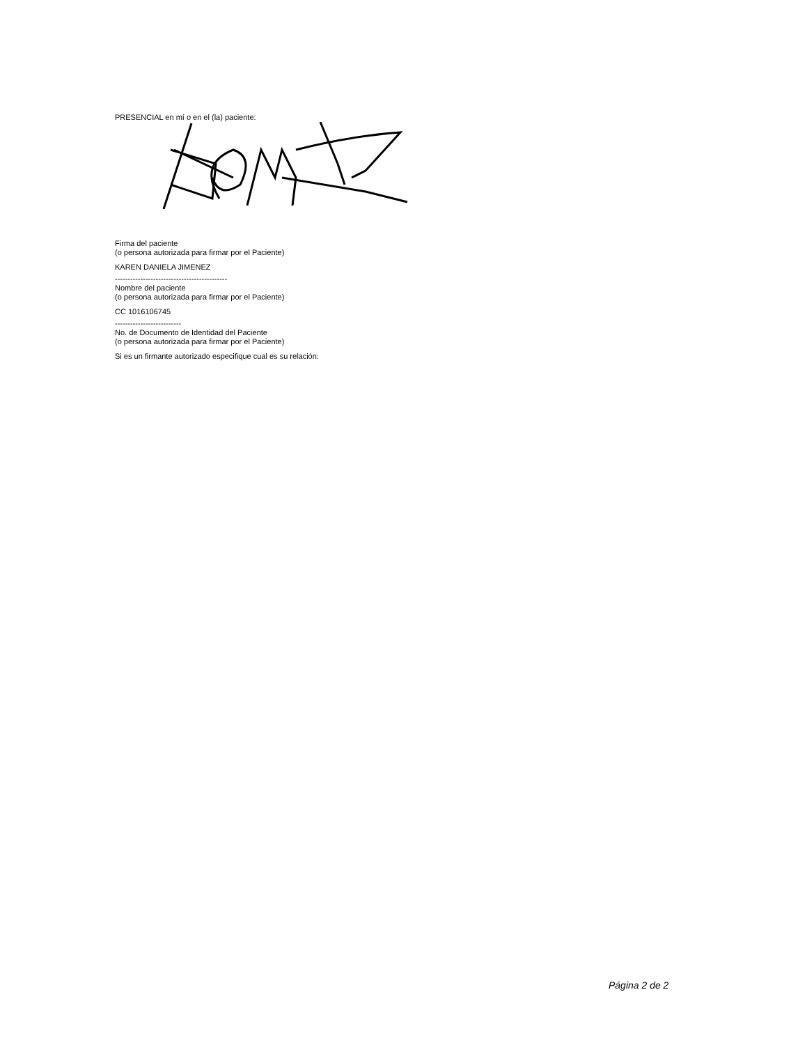PRESENCIAL en mí o en el (la) paciente:
Firma del paciente
(o persona autorizada para firmar por el Paciente)
KAREN DANIELA JIMENEZ
--------------------------------------------
Nombre del paciente
(o persona autorizada para firmar por el Paciente)
CC 1016106745
--------------------------
No. de Documento de Identidad del Paciente
(o persona autorizada para firmar por el Paciente)
Si es un firmante autorizado especifique cual es su relación:
Página 2 de 2